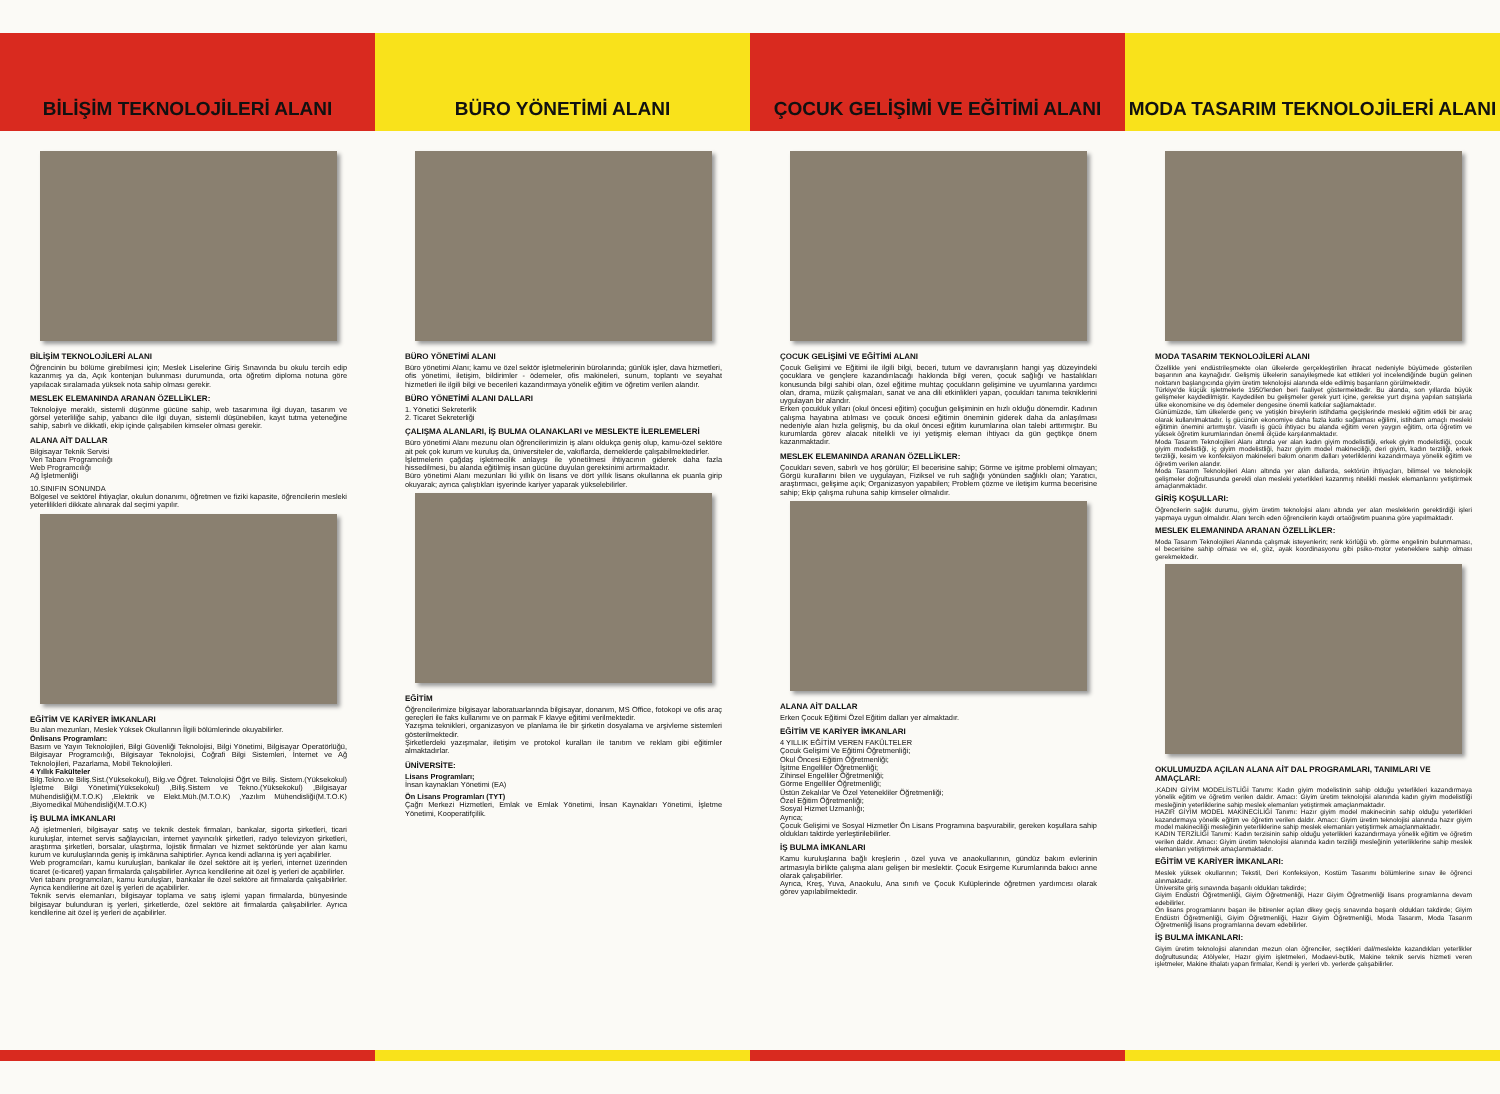BİLİŞİM TEKNOLOJİLERİ ALANI
BİLİŞİM TEKNOLOJİLERİ ALANI
Öğrencinin bu bölüme girebilmesi için; Meslek Liselerine Giriş Sınavında bu okulu tercih edip kazanmış ya da, Açık kontenjan bulunması durumunda, orta öğretim diploma notuna göre yapılacak sıralamada yüksek nota sahip olması gerekir.
MESLEK ELEMANINDA ARANAN ÖZELLİKLER:
Teknolojiye meraklı, sistemli düşünme gücüne sahip, web tasarımına ilgi duyan, tasarım ve görsel yeterliliğe sahip, yabancı dile ilgi duyan, sistemli düşünebilen, kayıt tutma yeteneğine sahip, sabırlı ve dikkatli, ekip içinde çalışabilen kimseler olması gerekir.
ALANA AİT DALLAR
Bilgisayar Teknik Servisi
Veri Tabanı Programcılığı
Web Programcılığı
Ağ İşletmenliği
10.SINIFIN SONUNDA
Bölgesel ve sektörel ihtiyaçlar, okulun donanımı, öğretmen ve fiziki kapasite, öğrencilerin mesleki yeterlilikleri dikkate alınarak dal seçimi yapılır.
EĞİTİM VE KARİYER İMKANLARI
Bu alan mezunları, Meslek Yüksek Okullarının İlgili bölümlerinde okuyabilirler.
Önlisans Programları:
Basım ve Yayın Teknolojileri, Bilgi Güvenliği Teknolojisi, Bilgi Yönetimi, Bilgisayar Operatörlüğü, Bilgisayar Programcılığı, Bilgisayar Teknolojisi, Coğrafi Bilgi Sistemleri, İnternet ve Ağ Teknolojileri, Pazarlama, Mobil Teknolojileri.
4 Yıllık Fakülteler
Bilg.Tekno.ve Biliş.Sist.(Yüksekokul), Bilg.ve Öğret. Teknolojisi Öğrt ve Biliş. Sistem.(Yüksekokul) İşletme Bilgi Yönetimi(Yüksekokul) ,Biliş.Sistem ve Tekno.(Yüksekokul) ,Bilgisayar Mühendisliği(M.T.O.K) ,Elektrik ve Elekt.Müh.(M.T.O.K) ,Yazılım Mühendisliği(M.T.O.K) ,Biyomedikal Mühendisliği(M.T.O.K)
İŞ BULMA İMKANLARI
Ağ işletmenleri, bilgisayar satış ve teknik destek firmaları, bankalar, sigorta şirketleri, ticari kuruluşlar, internet servis sağlayıcıları, internet yayıncılık şirketleri, radyo televizyon şirketleri, araştırma şirketleri, borsalar, ulaştırma, lojistik firmaları ve hizmet sektöründe yer alan kamu kurum ve kuruluşlarında geniş iş imkânına sahiptirler. Ayrıca kendi adlarına iş yeri açabilirler.
Web programcıları, kamu kuruluşları, bankalar ile özel sektöre ait iş yerleri, internet üzerinden ticaret (e-ticaret) yapan firmalarda çalışabilirler. Ayrıca kendilerine ait özel iş yerleri de açabilirler.
Veri tabanı programcıları, kamu kuruluşları, bankalar ile özel sektöre ait firmalarda çalışabilirler. Ayrıca kendilerine ait özel iş yerleri de açabilirler.
Teknik servis elemanları, bilgisayar toplama ve satış işlemi yapan firmalarda, bünyesinde bilgisayar bulunduran iş yerleri, şirketlerde, özel sektöre ait firmalarda çalışabilirler. Ayrıca kendilerine ait özel iş yerleri de açabilirler.
BÜRO YÖNETİMİ ALANI
BÜRO YÖNETİMİ ALANI
Büro yönetimi Alanı; kamu ve özel sektör işletmelerinin bürolarında; günlük işler, dava hizmetleri, ofis yönetimi, iletişim, bildirimler - ödemeler, ofis makineleri, sunum, toplantı ve seyahat hizmetleri ile ilgili bilgi ve becerileri kazandırmaya yönelik eğitim ve öğretim verilen alandır.
BÜRO YÖNETİMİ ALANI DALLARI
1. Yönetici Sekreterlik
2. Ticaret Sekreterliği
ÇALIŞMA ALANLARI, İŞ BULMA OLANAKLARI ve MESLEKTE İLERLEMELERİ
Büro yönetimi Alanı mezunu olan öğrencilerimizin iş alanı oldukça geniş olup, kamu-özel sektöre ait pek çok kurum ve kuruluş da, üniversiteler de, vakıflarda, derneklerde çalışabilmektedirler.
İşletmelerin çağdaş işletmecilik anlayışı ile yönetilmesi ihtiyacının giderek daha fazla hissedilmesi, bu alanda eğitilmiş insan gücüne duyulan gereksinimi artırmaktadır.
Büro yönetimi Alanı mezunları İki yıllık ön lisans ve dört yıllık lisans okullarına ek puanla girip okuyarak; ayrıca çalıştıkları işyerinde kariyer yaparak yükselebilirler.
EĞİTİM
Öğrencilerimize bilgisayar laboratuarlarında bilgisayar, donanım, MS Office, fotokopi ve ofis araç gereçleri ile faks kullanımı ve on parmak F klavye eğitimi verilmektedir.
Yazışma teknikleri, organizasyon ve planlama ile bir şirketin dosyalama ve arşivleme sistemleri gösterilmektedir.
Şirketlerdeki yazışmalar, iletişim ve protokol kuralları ile tanıtım ve reklam gibi eğitimler almaktadırlar.
ÜNİVERSİTE:
Lisans Programları;
İnsan kaynakları Yönetimi (EA)
Ön Lisans Programları (TYT)
Çağrı Merkezi Hizmetleri, Emlak ve Emlak Yönetimi, İnsan Kaynakları Yönetimi, İşletme Yönetimi, Kooperatifçilik.
ÇOCUK GELİŞİMİ VE EĞİTİMİ ALANI
ÇOCUK GELİŞİMİ VE EĞİTİMİ ALANI
Çocuk Gelişimi ve Eğitimi ile ilgili bilgi, beceri, tutum ve davranışların hangi yaş düzeyindeki çocuklara ve gençlere kazandırılacağı hakkında bilgi veren, çocuk sağlığı ve hastalıkları konusunda bilgi sahibi olan, özel eğitime muhtaç çocukların gelişimine ve uyumlarına yardımcı olan, drama, müzik çalışmaları, sanat ve ana dili etkinlikleri yapan, çocukları tanıma tekniklerini uygulayan bir alandır.
Erken çocukluk yılları (okul öncesi eğitim) çocuğun gelişiminin en hızlı olduğu dönemdir. Kadının çalışma hayatına atılması ve çocuk öncesi eğitimin öneminin giderek daha da anlaşılması nedeniyle alan hızla gelişmiş, bu da okul öncesi eğitim kurumlarına olan talebi arttırmıştır. Bu kurumlarda görev alacak nitelikli ve iyi yetişmiş eleman ihtiyacı da gün geçtikçe önem kazanmaktadır.
MESLEK ELEMANINDA ARANAN ÖZELLİKLER:
Çocukları seven, sabırlı ve hoş görülür; El becerisine sahip; Görme ve işitme problemi olmayan; Görgü kurallarını bilen ve uygulayan, Fiziksel ve ruh sağlığı yönünden sağlıklı olan; Yaratıcı, araştırmacı, gelişime açık; Organizasyon yapabilen; Problem çözme ve iletişim kurma becerisine sahip; Ekip çalışma ruhuna sahip kimseler olmalıdır.
ALANA AİT DALLAR
Erken Çocuk Eğitimi Özel Eğitim dalları yer almaktadır.
EĞİTİM VE KARİYER İMKANLARI
4 YILLIK EĞİTİM VEREN FAKÜLTELER
Çocuk Gelişimi Ve Eğitimi Öğretmenliği;
Okul Öncesi Eğitim Öğretmenliği;
İşitme Engelliler Öğretmenliği;
Zihinsel Engelliler Öğretmenliği;
Görme Engelliler Öğretmenliği;
Üstün Zekalılar Ve Özel Yetenekliler Öğretmenliği;
Özel Eğitim Öğretmenliği;
Sosyal Hizmet Uzmanlığı;
Ayrıca;
Çocuk Gelişimi ve Sosyal Hizmetler Ön Lisans Programına başvurabilir, gereken koşullara sahip oldukları taktirde yerleştirilebilirler.
İŞ BULMA İMKANLARI
Kamu kuruluşlarına bağlı kreşlerin , özel yuva ve anaokullarının, gündüz bakım evlerinin artmasıyla birlikte çalışma alanı gelişen bir meslektir. Çocuk Esirgeme Kurumlarında bakıcı anne olarak çalışabilirler.
Ayrıca, Kreş, Yuva, Anaokulu, Ana sınıfı ve Çocuk Kulüplerinde öğretmen yardımcısı olarak görev yapılabilmektedir.
MODA TASARIM TEKNOLOJİLERİ ALANI
MODA TASARIM TEKNOLOJİLERİ ALANI
Özellikle yeni endüstrileşmekte olan ülkelerde gerçekleştirilen ihracat nedeniyle büyümede gösterilen başarının ana kaynağıdır. Gelişmiş ülkelerin sanayileşmede kat ettikleri yol incelendiğinde bugün gelinen noktanın başlangıcında giyim üretim teknolojisi alanında elde edilmiş başarıların görülmektedir.
Türkiye'de küçük işletmelerle 1950'lerden beri faaliyet göstermektedir. Bu alanda, son yıllarda büyük gelişmeler kaydedilmiştir. Kaydedilen bu gelişmeler gerek yurt içine, gerekse yurt dışına yapılan satışlarla ülke ekonomisine ve dış ödemeler dengesine önemli katkılar sağlamaktadır.
Günümüzde, tüm ülkelerde genç ve yetişkin bireylerin istihdama geçişlerinde mesleki eğitim etkili bir araç olarak kullanılmaktadır. İş gücünün ekonomiye daha fazla katkı sağlaması eğilimi, istihdam amaçlı mesleki eğitimin önemini artırmıştır. Vasıflı iş gücü ihtiyacı bu alanda eğitim veren yaygın eğitim, orta öğretim ve yüksek öğretim kurumlarından önemli ölçüde karşılanmaktadır.
Moda Tasarım Teknolojileri Alanı altında yer alan kadın giyim modelistliği, erkek giyim modelistliği, çocuk giyim modelistliği, iç giyim modelistliği, hazır giyim model makineciliği, deri giyim, kadın terziliği, erkek terziliği, kesim ve konfeksiyon makineleri bakım onarım dalları yeterliklerini kazandırmaya yönelik eğitim ve öğretim verilen alandır.
Moda Tasarım Teknolojileri Alanı altında yer alan dallarda, sektörün ihtiyaçları, bilimsel ve teknolojik gelişmeler doğrultusunda gerekli olan mesleki yeterlikleri kazanmış nitelikli meslek elemanlarını yetiştirmek amaçlanmaktadır.
GİRİŞ KOŞULLARI:
Öğrencilerin sağlık durumu, giyim üretim teknolojisi alanı altında yer alan mesleklerin gerektirdiği işleri yapmaya uygun olmalıdır. Alanı tercih eden öğrencilerin kaydı ortaöğretim puanına göre yapılmaktadır.
MESLEK ELEMANINDA ARANAN ÖZELLİKLER:
Moda Tasarım Teknolojileri Alanında çalışmak isteyenlerin; renk körlüğü vb. görme engelinin bulunmaması, el becerisine sahip olması ve el, göz, ayak koordinasyonu gibi psiko-motor yeteneklere sahip olması gerekmektedir.
OKULUMUZDA AÇILAN ALANA AİT DAL PROGRAMLARI, TANIMLARI VE AMAÇLARI:
.KADIN GİYİM MODELİSTLİĞİ Tanımı: Kadın giyim modelistinin sahip olduğu yeterlikleri kazandırmaya yönelik eğitim ve öğretim verilen daldır. Amacı: Giyim üretim teknolojisi alanında kadın giyim modelistliği mesleğinin yeterliklerine sahip meslek elemanları yetiştirmek amaçlanmaktadır.
HAZIR GİYİM MODEL MAKİNECİLİĞİ Tanımı: Hazır giyim model makinecinin sahip olduğu yeterlikleri kazandırmaya yönelik eğitim ve öğretim verilen daldır. Amacı: Giyim üretim teknolojisi alanında hazır giyim model makineciliği mesleğinin yeterliklerine sahip meslek elemanları yetiştirmek amaçlanmaktadır.
KADIN TERZİLİĞİ Tanımı: Kadın terzisinin sahip olduğu yeterlikleri kazandırmaya yönelik eğitim ve öğretim verilen daldır. Amacı: Giyim üretim teknolojisi alanında kadın terziliği mesleğinin yeterliklerine sahip meslek elemanları yetiştirmek amaçlanmaktadır.
EĞİTİM VE KARİYER İMKANLARI:
Meslek yüksek okullarının; Tekstil, Deri Konfeksiyon, Kostüm Tasarımı bölümlerine sınav ile öğrenci alınmaktadır.
Üniversite giriş sınavında başarılı oldukları takdirde;
Giyim Endüstri Öğretmenliği, Giyim Öğretmenliği, Hazır Giyim Öğretmenliği lisans programlarına devam edebilirler.
Ön lisans programlarını başarı ile bitirenler açılan dikey geçiş sınavında başarılı oldukları takdirde; Giyim Endüstri Öğretmenliği, Giyim Öğretmenliği, Hazır Giyim Öğretmenliği, Moda Tasarım, Moda Tasarım Öğretmenliği lisans programlarına devam edebilirler.
İŞ BULMA İMKANLARI:
Giyim üretim teknolojisi alanından mezun olan öğrenciler, seçtikleri dal/meslekte kazandıkları yeterlikler doğrultusunda; Atölyeler, Hazır giyim işletmeleri, Modaevi-butik, Makine teknik servis hizmeti veren işletmeler, Makine ithalatı yapan firmalar, Kendi iş yerleri vb. yerlerde çalışabilirler.